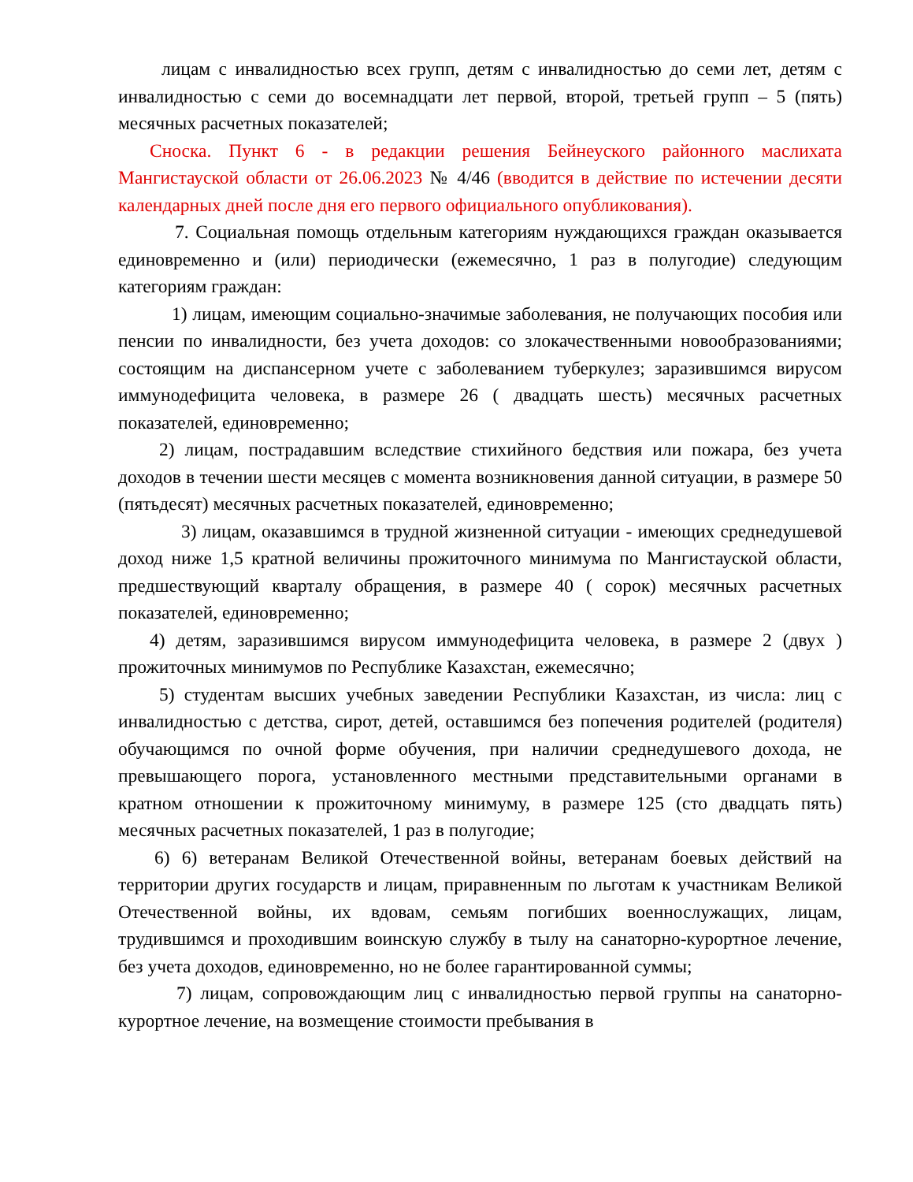лицам с инвалидностью всех групп, детям с инвалидностью до семи лет, детям с инвалидностью с семи до восемнадцати лет первой, второй, третьей групп – 5 (пять) месячных расчетных показателей;
Сноска. Пункт 6 - в редакции решения Бейнеуского районного маслихата Мангистауской области от 26.06.2023 № 4/46 (вводится в действие по истечении десяти календарных дней после дня его первого официального опубликования).
7. Социальная помощь отдельным категориям нуждающихся граждан оказывается единовременно и (или) периодически (ежемесячно, 1 раз в полугодие) следующим категориям граждан:
1) лицам, имеющим социально-значимые заболевания, не получающих пособия или пенсии по инвалидности, без учета доходов: со злокачественными новообразованиями; состоящим на диспансерном учете с заболеванием туберкулез; заразившимся вирусом иммунодефицита человека, в размере 26 ( двадцать шесть) месячных расчетных показателей, единовременно;
2) лицам, пострадавшим вследствие стихийного бедствия или пожара, без учета доходов в течении шести месяцев с момента возникновения данной ситуации, в размере 50 (пятьдесят) месячных расчетных показателей, единовременно;
3) лицам, оказавшимся в трудной жизненной ситуации - имеющих среднедушевой доход ниже 1,5 кратной величины прожиточного минимума по Мангистауской области, предшествующий кварталу обращения, в размере 40 ( сорок) месячных расчетных показателей, единовременно;
4) детям, заразившимся вирусом иммунодефицита человека, в размере 2 (двух ) прожиточных минимумов по Республике Казахстан, ежемесячно;
5) студентам высших учебных заведении Республики Казахстан, из числа: лиц с инвалидностью с детства, сирот, детей, оставшимся без попечения родителей (родителя) обучающимся по очной форме обучения, при наличии среднедушевого дохода, не превышающего порога, установленного местными представительными органами в кратном отношении к прожиточному минимуму, в размере 125 (сто двадцать пять) месячных расчетных показателей, 1 раз в полугодие;
6) 6) ветеранам Великой Отечественной войны, ветеранам боевых действий на территории других государств и лицам, приравненным по льготам к участникам Великой Отечественной войны, их вдовам, семьям погибших военнослужащих, лицам, трудившимся и проходившим воинскую службу в тылу на санаторно-курортное лечение, без учета доходов, единовременно, но не более гарантированной суммы;
7) лицам, сопровождающим лиц с инвалидностью первой группы на санаторно-курортное лечение, на возмещение стоимости пребывания в